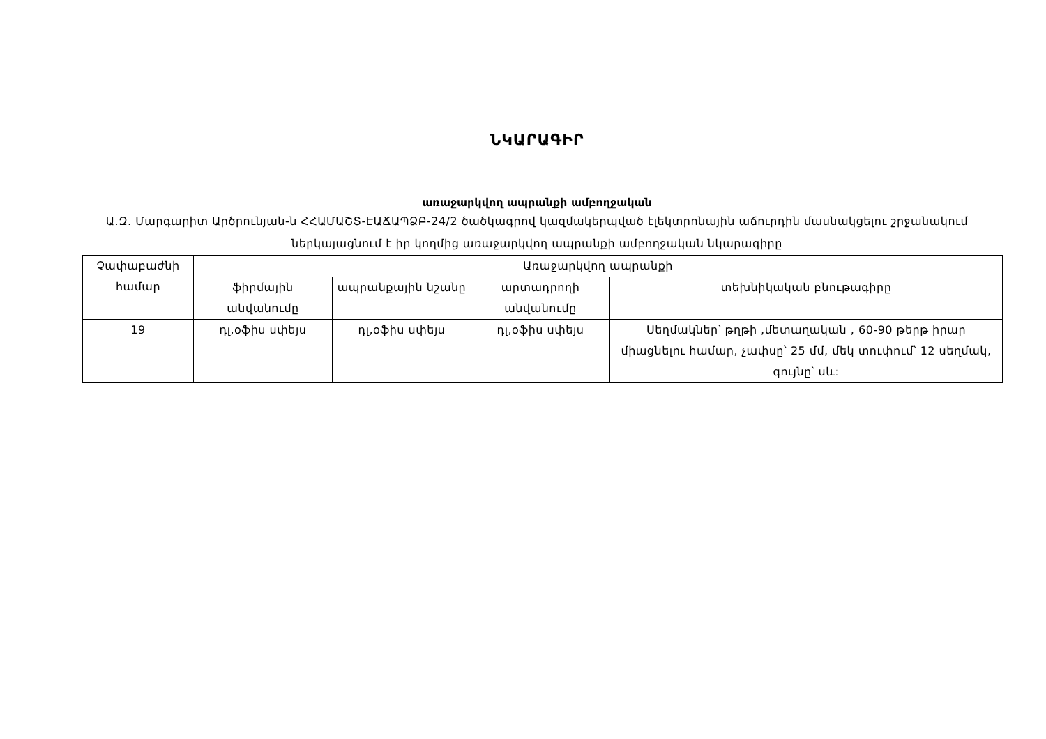ՆԿԱՐԱԳԻՐ
առաջարկվող ապրանքի ամբողջական
Ա.Զ. Մարգարիտ Արծրունյան-ն ՀՀԱՄԱՇՏ-ԷԱՃԱՊՁԲ-24/2 ծածկագրով կազմակերպված էլեկտրոնային աճուրդին մասնակցելու շրջանակում ներկայացնում է իր կողմից առաջարկվող ապրանքի ամբողջական նկարագիրը
| Չափաբաժնի համար | Առաջարկվող ապրանքի | | | |
| --- | --- | --- | --- | --- |
| | ֆիրմային անվանումը | ապրանքային նշանը | արտադրողի անվանումը | տեխնիկական բնութագիրը |
| 19 | դլ,օֆիս սփեյս | դլ,օֆիս սփեյս | դլ,օֆիս սփեյս | Սեղմակներ՝ թղթի ,մետաղական , 60-90 թերթ իրար միացնելու համար, չափսը՝ 25 մմ, մեկ տուփում՝ 12 սեղմակ, գույնը՝ սև: |